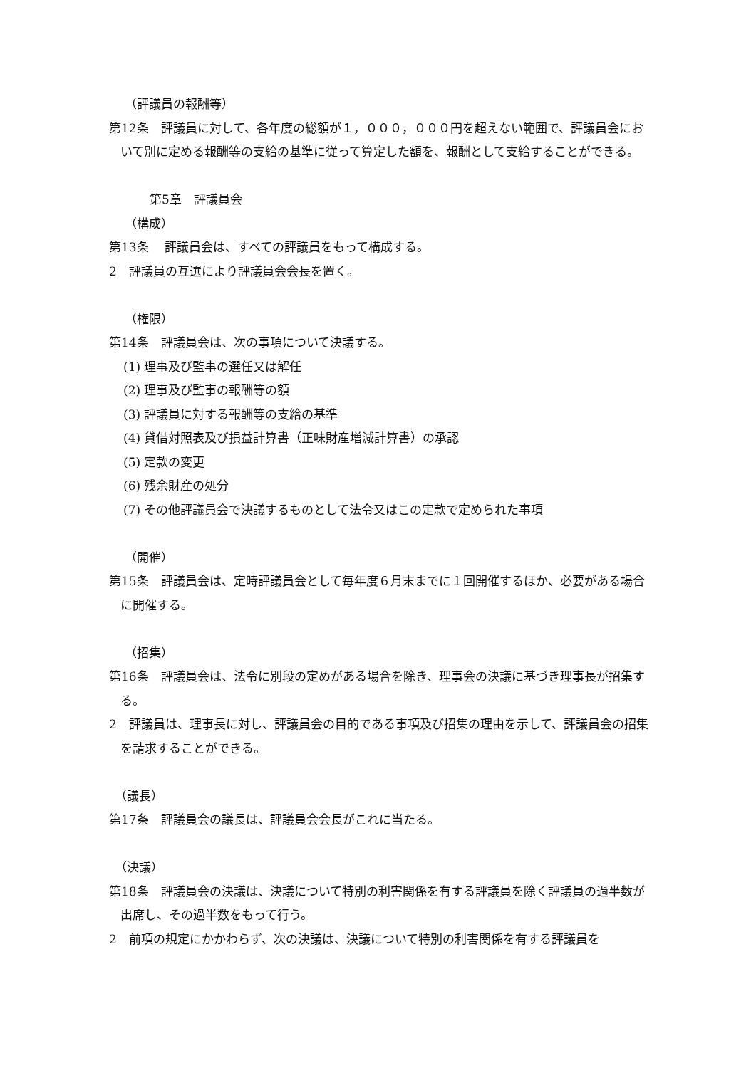（評議員の報酬等）
第12条　評議員に対して、各年度の総額が１，０００，０００円を超えない範囲で、評議員会において別に定める報酬等の支給の基準に従って算定した額を、報酬として支給することができる。
第5章　評議員会
（構成）
第13条　 評議員会は、すべての評議員をもって構成する。
2　評議員の互選により評議員会会長を置く。
（権限）
第14条　評議員会は、次の事項について決議する。
(1) 理事及び監事の選任又は解任
(2) 理事及び監事の報酬等の額
(3) 評議員に対する報酬等の支給の基準
(4) 貸借対照表及び損益計算書（正味財産増減計算書）の承認
(5) 定款の変更
(6) 残余財産の処分
(7) その他評議員会で決議するものとして法令又はこの定款で定められた事項
（開催）
第15条　評議員会は、定時評議員会として毎年度６月末までに１回開催するほか、必要がある場合に開催する。
（招集）
第16条　評議員会は、法令に別段の定めがある場合を除き、理事会の決議に基づき理事長が招集する。
2　評議員は、理事長に対し、評議員会の目的である事項及び招集の理由を示して、評議員会の招集を請求することができる。
（議長）
第17条　評議員会の議長は、評議員会会長がこれに当たる。
（決議）
第18条　評議員会の決議は、決議について特別の利害関係を有する評議員を除く評議員の過半数が出席し、その過半数をもって行う。
2　前項の規定にかかわらず、次の決議は、決議について特別の利害関係を有する評議員を